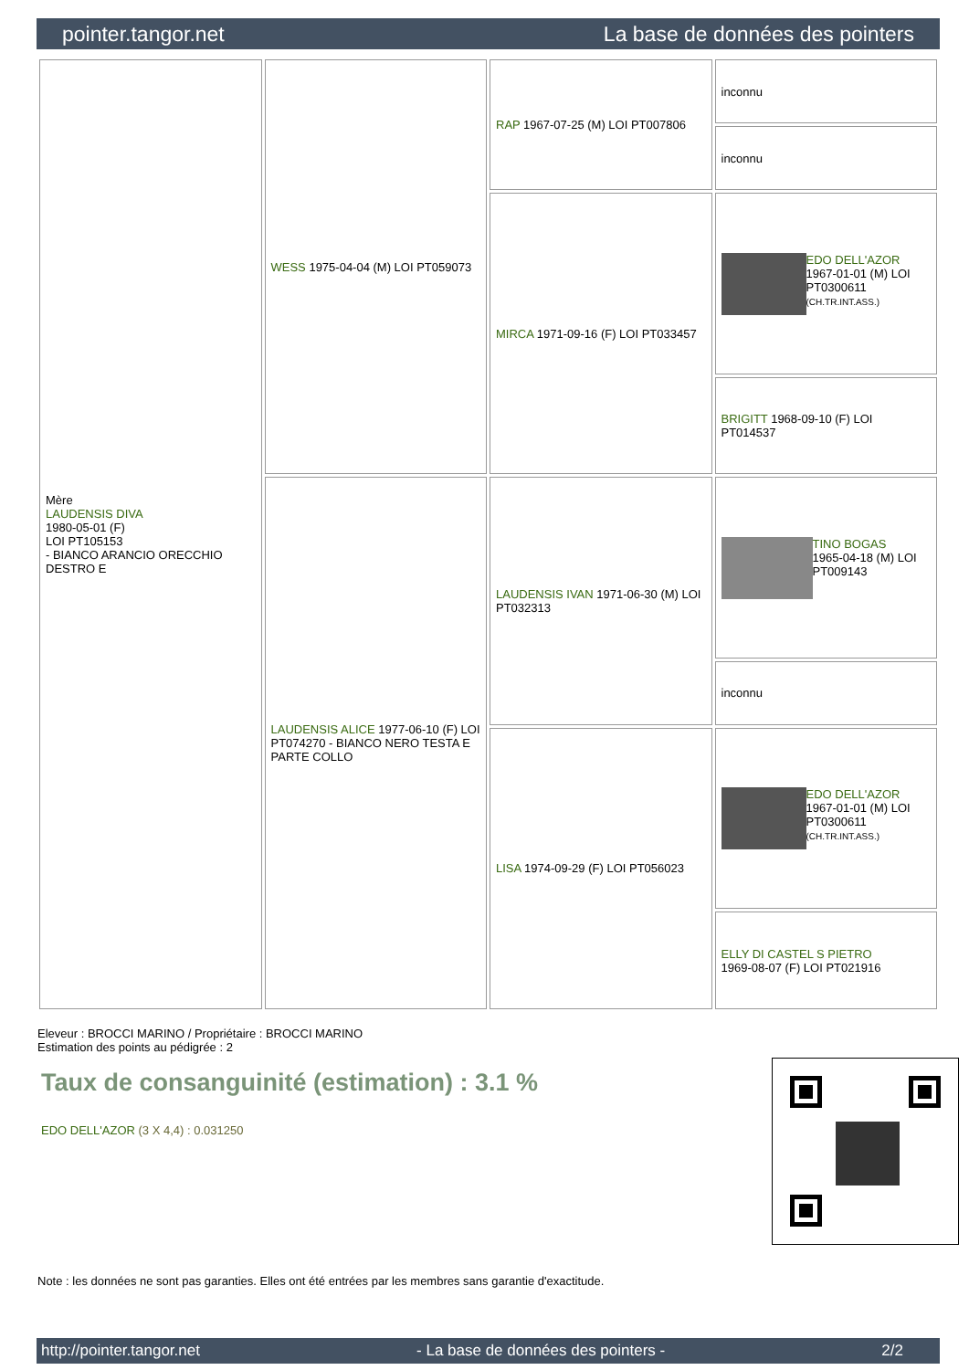pointer.tangor.net La base de données des pointers
| Mère LAUDENSIS DIVA 1980-05-01 (F) LOI PT105153 - BIANCO ARANCIO ORECCHIO DESTRO E | WESS 1975-04-04 (M) LOI PT059073 | RAP 1967-07-25 (M) LOI PT007806 | inconnu |
| | | | inconnu |
| | | MIRCA 1971-09-16 (F) LOI PT033457 | EDO DELL'AZOR 1967-01-01 (M) LOI PT0300611 (CH.TR.INT.ASS.) |
| | | | BRIGITT 1968-09-10 (F) LOI PT014537 |
| | LAUDENSIS ALICE 1977-06-10 (F) LOI PT074270 - BIANCO NERO TESTA E PARTE COLLO | LAUDENSIS IVAN 1971-06-30 (M) LOI PT032313 | TINO BOGAS 1965-04-18 (M) LOI PT009143 |
| | | | inconnu |
| | | LISA 1974-09-29 (F) LOI PT056023 | EDO DELL'AZOR 1967-01-01 (M) LOI PT0300611 (CH.TR.INT.ASS.) |
| | | | ELLY DI CASTEL S PIETRO 1969-08-07 (F) LOI PT021916 |
Eleveur : BROCCI MARINO / Propriétaire : BROCCI MARINO
Estimation des points au pédigrée : 2
Taux de consanguinité (estimation) : 3.1 %
EDO DELL'AZOR (3 X 4,4) : 0.031250
Note : les données ne sont pas garanties. Elles ont été entrées par les membres sans garantie d'exactitude.
http://pointer.tangor.net - La base de données des pointers - 2/2